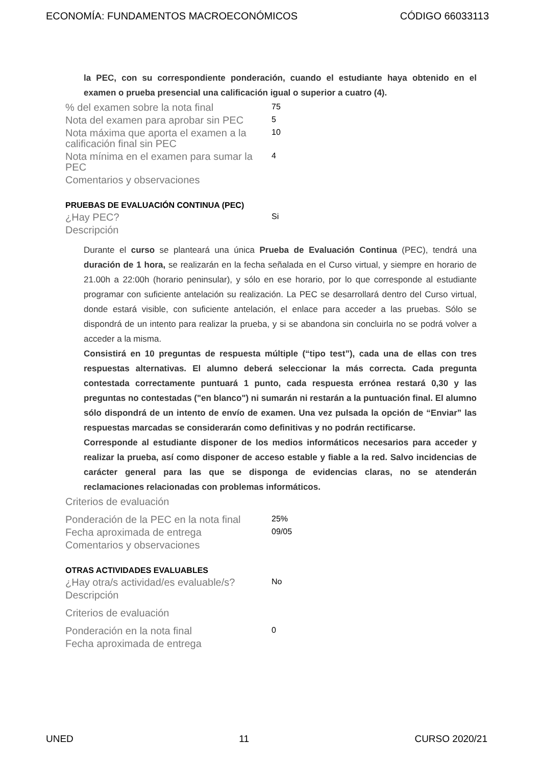ECONOMÍA: FUNDAMENTOS MACROECONÓMICOS CÓDIGO 66033113
la PEC, con su correspondiente ponderación, cuando el estudiante haya obtenido en el examen o prueba presencial una calificación igual o superior a cuatro (4).
% del examen sobre la nota final
75
Nota del examen para aprobar sin PEC
5
Nota máxima que aporta el examen a la calificación final sin PEC
10
Nota mínima en el examen para sumar la PEC
4
Comentarios y observaciones
PRUEBAS DE EVALUACIÓN CONTINUA (PEC)
¿Hay PEC?
Si
Descripción
Durante el curso se planteará una única Prueba de Evaluación Continua (PEC), tendrá una duración de 1 hora, se realizarán en la fecha señalada en el Curso virtual, y siempre en horario de 21.00h a 22:00h (horario peninsular), y sólo en ese horario, por lo que corresponde al estudiante programar con suficiente antelación su realización. La PEC se desarrollará dentro del Curso virtual, donde estará visible, con suficiente antelación, el enlace para acceder a las pruebas. Sólo se dispondrá de un intento para realizar la prueba, y si se abandona sin concluirla no se podrá volver a acceder a la misma.
Consistirá en 10 preguntas de respuesta múltiple (“tipo test”), cada una de ellas con tres respuestas alternativas. El alumno deberá seleccionar la más correcta. Cada pregunta contestada correctamente puntuará 1 punto, cada respuesta errónea restará 0,30 y las preguntas no contestadas ("en blanco") ni sumarán ni restarán a la puntuación final. El alumno sólo dispondrá de un intento de envío de examen. Una vez pulsada la opción de “Enviar” las respuestas marcadas se considerarán como definitivas y no podrán rectificarse.
Corresponde al estudiante disponer de los medios informáticos necesarios para acceder y realizar la prueba, así como disponer de acceso estable y fiable a la red. Salvo incidencias de carácter general para las que se disponga de evidencias claras, no se atenderán reclamaciones relacionadas con problemas informáticos.
Criterios de evaluación
Ponderación de la PEC en la nota final
25%
Fecha aproximada de entrega
09/05
Comentarios y observaciones
OTRAS ACTIVIDADES EVALUABLES
¿Hay otra/s actividad/es evaluable/s?
No
Descripción
Criterios de evaluación
Ponderación en la nota final
0
Fecha aproximada de entrega
UNED 11 CURSO 2020/21